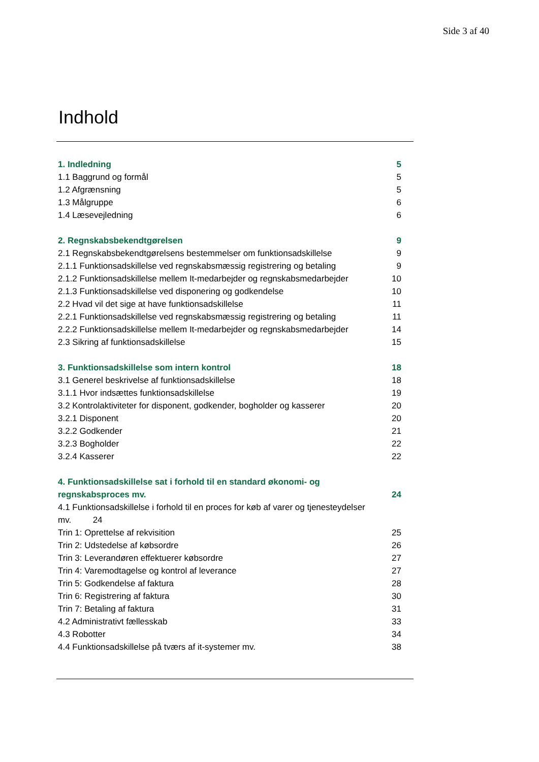Side 3 af 40
Indhold
1. Indledning 5
1.1 Baggrund og formål 5
1.2 Afgrænsning 5
1.3 Målgruppe 6
1.4 Læsevejledning 6
2. Regnskabsbekendtgørelsen 9
2.1 Regnskabsbekendtgørelsens bestemmelser om funktionsadskillelse 9
2.1.1 Funktionsadskillelse ved regnskabsmæssig registrering og betaling 9
2.1.2 Funktionsadskillelse mellem It-medarbejder og regnskabsmedarbejder 10
2.1.3 Funktionsadskillelse ved disponering og godkendelse 10
2.2 Hvad vil det sige at have funktionsadskillelse 11
2.2.1 Funktionsadskillelse ved regnskabsmæssig registrering og betaling 11
2.2.2 Funktionsadskillelse mellem It-medarbejder og regnskabsmedarbejder 14
2.3 Sikring af funktionsadskillelse 15
3. Funktionsadskillelse som intern kontrol 18
3.1 Generel beskrivelse af funktionsadskillelse 18
3.1.1 Hvor indsættes funktionsadskillelse 19
3.2 Kontrolaktiviteter for disponent, godkender, bogholder og kasserer 20
3.2.1 Disponent 20
3.2.2 Godkender 21
3.2.3 Bogholder 22
3.2.4 Kasserer 22
4. Funktionsadskillelse sat i forhold til en standard økonomi- og
regnskabsproces mv. 24
4.1 Funktionsadskillelse i forhold til en proces for køb af varer og tjenesteydelser
mv. 24
Trin 1: Oprettelse af rekvisition 25
Trin 2: Udstedelse af købsordre 26
Trin 3: Leverandøren effektuerer købsordre 27
Trin 4: Varemodtagelse og kontrol af leverance 27
Trin 5: Godkendelse af faktura 28
Trin 6: Registrering af faktura 30
Trin 7: Betaling af faktura 31
4.2 Administrativt fællesskab 33
4.3 Robotter 34
4.4 Funktionsadskillelse på tværs af it-systemer mv. 38